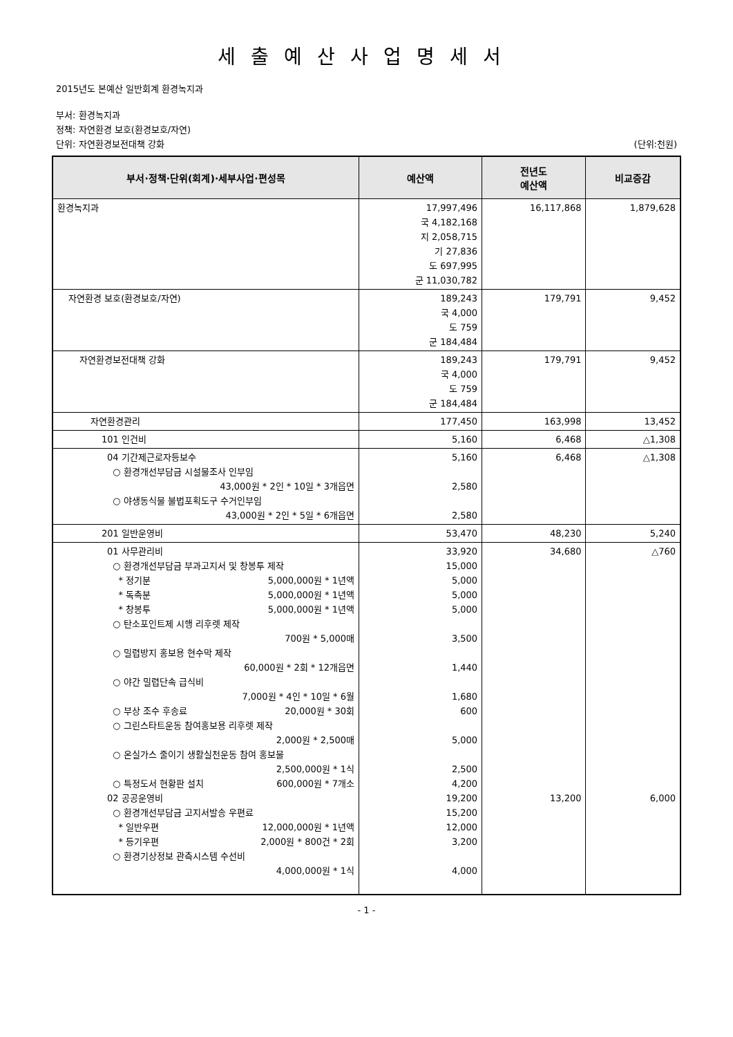세출예산사업명세서
2015년도 본예산 일반회계 환경녹지과
부서: 환경녹지과
정책: 자연환경 보호(환경보호/자연)
단위: 자연환경보전대책 강화 (단위:천원)
| 부서·정책·단위(회계)·세부사업·편성목 | 예산액 | 전년도 예산액 | 비교증감 |
| --- | --- | --- | --- |
| 환경녹지과 | 17,997,496 국 4,182,168 지 2,058,715 기 27,836 도 697,995 군 11,030,782 | 16,117,868 | 1,879,628 |
| 자연환경 보호(환경보호/자연) | 189,243 국 4,000 도 759 군 184,484 | 179,791 | 9,452 |
| 자연환경보전대책 강화 | 189,243 국 4,000 도 759 군 184,484 | 179,791 | 9,452 |
| 자연환경관리 | 177,450 | 163,998 | 13,452 |
| 101 인건비 | 5,160 | 6,468 | △1,308 |
| 04 기간제근로자등보수 ○ 환경개선부담금 시설물조사 인부임 43,000원 * 2인 * 10일 * 3개읍면 ○ 야생동식물 불법포획도구 수거인부임 43,000원 * 2인 * 5일 * 6개읍면 | 5,160 2,580 2,580 | 6,468 | △1,308 |
| 201 일반운영비 | 53,470 | 48,230 | 5,240 |
| 01 사무관리비 ○ 환경개선부담금 부과고지서 및 창봉투 제작 * 정기분 5,000,000원 * 1년액 * 독촉분 5,000,000원 * 1년액 * 창봉투 5,000,000원 * 1년액 ○ 탄소포인트제 시행 리후렛 제작 700원 * 5,000매 ○ 밀렵방지 홍보용 현수막 제작 60,000원 * 2회 * 12개읍면 ○ 야간 밀렵단속 급식비 7,000원 * 4인 * 10일 * 6월 ○ 부상 조수 후송료 20,000원 * 30회 ○ 그린스타트운동 참여홍보용 리후렛 제작 2,000원 * 2,500매 ○ 온실가스 줄이기 생활실천운동 참여 홍보물 2,500,000원 * 1식 ○ 특정도서 현황판 설치 600,000원 * 7개소 02 공공운영비 ○ 환경개선부담금 고지서발송 우편료 * 일반우편 12,000,000원 * 1년액 * 등기우편 2,000원 * 800건 * 2회 ○ 환경기상정보 관측시스템 수선비 4,000,000원 * 1식 | 33,920 15,000 5,000 5,000 5,000 3,500 1,440 1,680 600 5,000 2,500 4,200 19,200 15,200 12,000 3,200 4,000 | 34,680 13,200 | △760 6,000 |
- 1 -